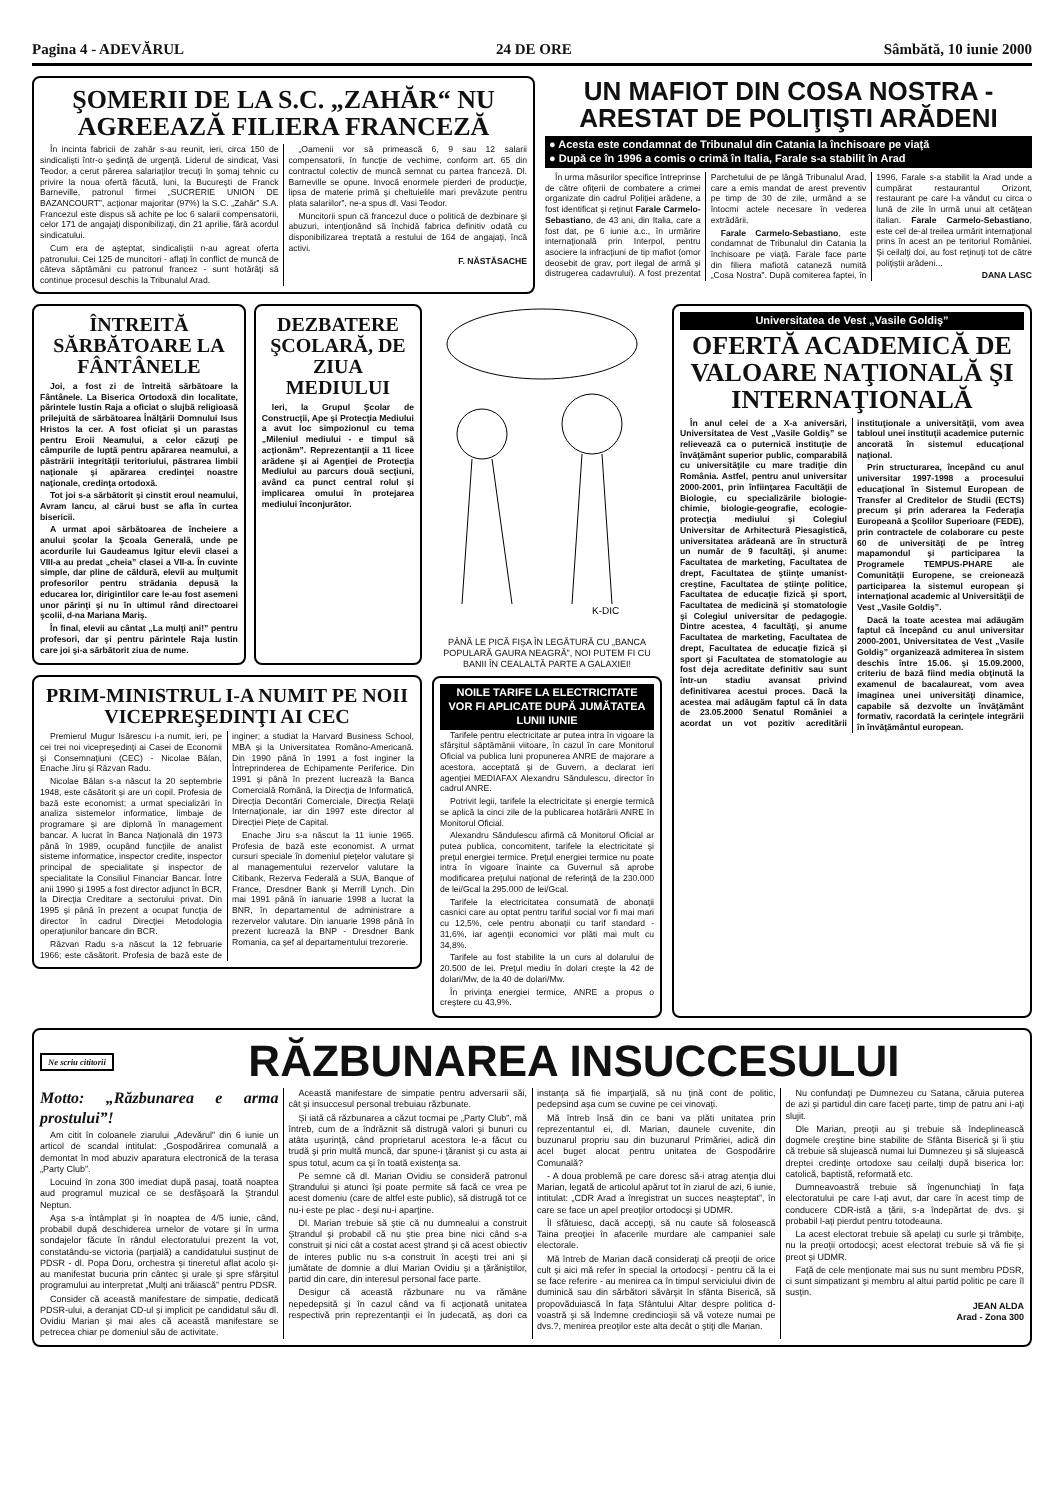Pagina 4 - ADEVĂRUL 24 DE ORE Sâmbătă, 10 iunie 2000
ŞOMERII DE LA S.C. „ZAHĂR“ NU AGREEAZĂ FILIERA FRANCEZĂ
În incinta fabricii de zahăr s-au reunit, ieri, circa 150 de sindicalişti într-o şedinţă de urgenţă. Liderul de sindicat, Vasi Teodor, a cerut părerea salariaţilor trecuţi în şomaj tehnic cu privire la noua ofertă făcută, luni, la Bucureşti de Franck Barneville, patronul firmei „SUCRERIE UNION DE BAZANCOURT”, acţionar majoritar (97%) la S.C. „Zahăr” S.A. Francezul este dispus să achite pe loc 6 salarii compensatorii, celor 171 de angajaţi disponibilizaţi, din 21 aprilie, fără acordul sindicatului.
Cum era de aşteptat, sindicaliştii n-au agreat oferta patronului. Cei 125 de muncitori - aflaţi în conflict de muncă de câteva săptămâni cu patronul francez - sunt hotărâţi să continue procesul deschis la Tribunalul Arad.
„Oamenii vor să primească 6, 9 sau 12 salarii compensatorii, în funcţie de vechime, conform art. 65 din contractul colectiv de muncă semnat cu partea franceză. Dl. Barneville se opune. Invocă enormele pierderi de producţie, lipsa de materie primă şi cheltuielile mari prevăzute pentru plata salariilor”, ne-a spus dl. Vasi Teodor.
Muncitorii spun că francezul duce o politică de dezbinare şi abuzuri, intenţionând să închidă fabrica definitiv odată cu disponibilizarea treptată a restului de 164 de angajaţi, încă activi.
F. NĂSTĂSACHE
UN MAFIOT DIN COSA NOSTRA - ARESTAT DE POLIŢIŞTI ARĂDENI
● Acesta este condamnat de Tribunalul din Catania la închisoare pe viaţă
● După ce în 1996 a comis o crimă în Italia, Farale s-a stabilit în Arad
În urma măsurilor specifice întreprinse de către ofiţerii de combatere a crimei organizate din cadrul Poliţiei arădene, a fost identificat şi reţinut Farale Carmelo-Sebastiano, de 43 ani, din Italia, care a fost dat, pe 6 iunie a.c., în urmărire internaţională prin Interpol, pentru asociere la infracţiuni de tip mafiot (omor deosebit de grav, port ilegal de armă şi distrugerea cadavrului). A fost prezentat Parchetului de pe lângă Tribunalul Arad, care a emis mandat de arest preventiv pe timp de 30 de zile, urmând a se întocmi actele necesare în vederea extrădării.
Farale Carmelo-Sebastiano, este condamnat de Tribunalul din Catania la închisoare pe viaţă. Farale face parte din filiera mafiotă cataneză numită „Cosa Nostra”. După comiterea faptei, în 1996, Farale s-a stabilit la Arad unde a cumpărat restaurantul Orizont, restaurant pe care l-a vândut cu circa o lună de zile în urmă unui alt cetăţean italian. Farale Carmelo-Sebastiano, este cel de-al treilea urmărit internaţional prins în acest an pe teritoriul României. Şi ceilalţi doi, au fost reţinuţi tot de către poliţiştii arădeni...
DANA LASC
ÎNTREITĂ SĂRBĂTOARE LA FÂNTÂNELE
Joi, a fost zi de întreită sărbătoare la Fântânele. La Biserica Ortodoxă din localitate, părintele Iustin Raja a oficiat o slujbă religioasă prilejuită de sărbătoarea Înălţării Domnului Isus Hristos la cer. A fost oficiat şi un parastas pentru Eroii Neamului, a celor căzuţi pe câmpurile de luptă pentru apărarea neamului, a păstrării integrităţii teritoriului, păstrarea limbii naţionale şi apărarea credinţei noastre naţionale, credinţa ortodoxă.
Tot joi s-a sărbătorit şi cinstit eroul neamului, Avram Iancu, al cărui bust se afla în curtea bisericii.
A urmat apoi sărbătoarea de încheiere a anului şcolar la Şcoala Generală, unde pe acordurile lui Gaudeamus Igitur elevii clasei a VIII-a au predat „cheia” clasei a VII-a. În cuvinte simple, dar pline de căldură, elevii au mulţumit profesorilor pentru strădania depusă la educarea lor, dirigintilor care le-au fost asemeni unor părinţi şi nu în ultimul rând directoarei şcolii, d-na Mariana Mariş.
În final, elevii au cântat „La mulţi ani!” pentru profesori, dar şi pentru părintele Raja Iustin care joi şi-a sărbătorit ziua de nume.
DEZBATERE ŞCOLARĂ, DE ZIUA MEDIULUI
Ieri, la Grupul Şcolar de Construcţii, Ape şi Protecţia Mediului a avut loc simpozionul cu tema „Mileniul mediului - e timpul să acţionăm”. Reprezentanţii a 11 licee arădene şi ai Agenţiei de Protecţia Mediului au parcurs două secţiuni, având ca punct central rolul şi implicarea omului în protejarea mediului înconjurător.
PRIM-MINISTRUL I-A NUMIT PE NOII VICEPREŞEDINŢI AI CEC
Premierul Mugur Isărescu i-a numit, ieri, pe cei trei noi vicepreşedinţi ai Casei de Economii şi Consemnaţiuni (CEC) - Nicolae Bălan, Enache Jiru şi Răzvan Radu.
Nicolae Bălan s-a născut la 20 septembrie 1948, este căsătorit şi are un copil. Profesia de bază este economist; a urmat specializări în analiza sistemelor informatice, limbaje de programare şi are diplomă în management bancar. A lucrat în Banca Naţională din 1973 până în 1989, ocupând funcţiile de analist sisteme informatice, inspector credite, inspector principal de specialitate şi inspector de specialitate la Consiliul Financiar Bancar. Între anii 1990 şi 1995 a fost director adjunct în BCR, la Direcţia Creditare a sectorului privat. Din 1995 şi până în prezent a ocupat funcţia de director în cadrul Direcţiei Metodologia operaţiunilor bancare din BCR.
Răzvan Radu s-a născut la 12 februarie 1966; este căsătorit. Profesia de bază este de inginer; a studiat la Harvard Business School, MBA şi la Universitatea Româno-Americană. Din 1990 până în 1991 a fost inginer la Întreprinderea de Echipamente Periferice. Din 1991 şi până în prezent lucrează la Banca Comercială Română, la Direcţia de Informatică, Direcţia Decontări Comerciale, Direcţia Relaţii Internaţionale, iar din 1997 este director al Direcţiei Pieţe de Capital.
Enache Jiru s-a născut la 11 iunie 1965. Profesia de bază este economist. A urmat cursuri speciale în domeniul pieţelor valutare şi al managementului rezervelor valutare la Citibank, Rezerva Federală a SUA, Banque of France, Dresdner Bank şi Merrill Lynch. Din mai 1991 până în ianuarie 1998 a lucrat la BNR, în departamentul de administrare a rezervelor valutare. Din ianuarie 1998 până în prezent lucrează la BNP - Dresdner Bank Romania, ca şef al departamentului trezorerie.
K-DIC
PÂNĂ LE PICĂ FIŞA ÎN LEGĂTURĂ CU „BANCA POPULARĂ GAURA NEAGRĂ”, NOI PUTEM FI CU BANII ÎN CEALALTĂ PARTE A GALAXIEI!
NOILE TARIFE LA ELECTRICITATE VOR FI APLICATE DUPĂ JUMĂTATEA LUNII IUNIE
Tarifele pentru electricitate ar putea intra în vigoare la sfârşitul săptămânii viitoare, în cazul în care Monitorul Oficial va publica luni propunerea ANRE de majorare a acestora, acceptată şi de Guvern, a declarat ieri agenţiei MEDIAFAX Alexandru Săndulescu, director în cadrul ANRE.
Potrivit legii, tarifele la electricitate şi energie termică se aplică la cinci zile de la publicarea hotărârii ANRE în Monitorul Oficial.
Alexandru Săndulescu afirmă că Monitorul Oficial ar putea publica, concomitent, tarifele la electricitate şi preţul energiei termice. Preţul energiei termice nu poate intra în vigoare înainte ca Guvernul să aprobe modificarea preţului naţional de referinţă de la 230.000 de lei/Gcal la 295.000 de lei/Gcal.
Tarifele la electricitatea consumată de abonaţii casnici care au optat pentru tariful social vor fi mai mari cu 12,5%, cele pentru abonaţii cu tarif standard - 31,6%, iar agenţii economici vor plăti mai mult cu 34,8%.
Tarifele au fost stabilite la un curs al dolarului de 20.500 de lei. Preţul mediu în dolari creşte la 42 de dolari/Mw, de la 40 de dolari/Mw.
În privinţa energiei termice, ANRE a propus o creştere cu 43,9%.
Universitatea de Vest „Vasile Goldiş”
OFERTĂ ACADEMICĂ DE VALOARE NAŢIONALĂ ŞI INTERNAŢIONALĂ
În anul celei de a X-a aniversări, Universitatea de Vest „Vasile Goldiş” se relievează ca o puternică instituţie de învăţământ superior public, comparabilă cu universităţile cu mare tradiţie din România. Astfel, pentru anul universitar 2000-2001, prin înfiinţarea Facultăţii de Biologie, cu specializările biologie-chimie, biologie-geografie, ecologie-protecţia mediului şi Colegiul Universitar de Arhitectură Piesagistică, universitatea arădeană are în structură un număr de 9 facultăţi, şi anume: Facultatea de marketing, Facultatea de drept, Facultatea de ştiinţe umanist-creştine, Facultatea de ştiinţe politice, Facultatea de educaţie fizică şi sport, Facultatea de medicină şi stomatologie şi Colegiul universitar de pedagogie. Dintre acestea, 4 facultăţi, şi anume Facultatea de marketing, Facultatea de drept, Facultatea de educaţie fizică şi sport şi Facultatea de stomatologie au fost deja acreditate definitiv sau sunt într-un stadiu avansat privind definitivarea acestui proces. Dacă la acestea mai adăugăm faptul că în data de 23.05.2000 Senatul României a acordat un vot pozitiv acreditării instituţionale a universităţii, vom avea tabloul unei instituţii academice puternic ancorată în sistemul educaţional naţional.
Prin structurarea, începând cu anul universitar 1997-1998 a procesului educaţional în Sistemul European de Transfer al Creditelor de Studii (ECTS) precum şi prin aderarea la Federaţia Europeană a Şcolilor Superioare (FEDE), prin contractele de colaborare cu peste 60 de universităţi de pe întreg mapamondul şi participarea la Programele TEMPUS-PHARE ale Comunităţii Europene, se creionează participarea la sistemul european şi internaţional academic al Universităţii de Vest „Vasile Goldiş”.
Dacă la toate acestea mai adăugăm faptul că începând cu anul universitar 2000-2001, Universitatea de Vest „Vasile Goldiş” organizează admiterea în sistem deschis între 15.06. şi 15.09.2000, criteriu de bază fiind media obţinută la examenul de bacalaureat, vom avea imaginea unei universităţi dinamice, capabile să dezvolte un învăţământ formativ, racordată la cerinţele integrării în învăţământul european.
Ne scriu cititorii
RĂZBUNAREA INSUCCESULUI
Motto: „Răzbunarea e arma prostului”!
Am citit în coloanele ziarului „Adevărul” din 6 iunie un articol de scandal intitulat: „Gospodărirea comunală a demontat în mod abuziv aparatura electronică de la terasa „Party Club”.
Locuind în zona 300 imediat după pasaj, toată noaptea aud programul muzical ce se desfăşoară la Ştrandul Neptun.
Aşa s-a întâmplat şi în noaptea de 4/5 iunie, când, probabil după deschiderea urnelor de votare şi în urma sondajelor făcute în rândul electoratului prezent la vot, constatându-se victoria (parţială) a candidatului susţinut de PDSR - dl. Popa Doru, orchestra şi tineretul aflat acolo şi-au manifestat bucuria prin cântec şi urale şi spre sfârşitul programului au interpretat „Mulţi ani trăiască” pentru PDSR.
Consider că această manifestare de simpatie, dedicată PDSR-ului, a deranjat CD-ul şi implicit pe candidatul său dl. Ovidiu Marian şi mai ales că această manifestare se petrecea chiar pe domeniul său de activitate.
Această manifestare de simpatie pentru adversarii săi, cât şi insuccesul personal trebuiau răzbunate.
Şi iată că răzbunarea a căzut tocmai pe „Party Club”, mă întreb, cum de a îndrăznit să distrugă valori şi bunuri cu atâta uşurinţă, când proprietarul acestora le-a făcut cu trudă şi prin multă muncă, dar spune-i ţăranist şi cu asta ai spus totul, acum ca şi în toată existenţa sa.
Pe semne că dl. Marian Ovidiu se consideră patronul Ştrandului şi atunci îşi poate permite să facă ce vrea pe acest domeniu (care de altfel este public), să distrugă tot ce nu-i este pe plac - deşi nu-i aparţine.
Dl. Marian trebuie să ştie că nu dumnealui a construit Ştrandul şi probabil că nu ştie prea bine nici când s-a construit şi nici cât a costat acest ştrand şi că acest obiectiv de interes public nu s-a construit în aceşti trei ani şi jumătate de domnie a dlui Marian Ovidiu şi a ţărăniştilor, partid din care, din interesul personal face parte.
Desigur că această răzbunare nu va rămâne nepedepsită şi în cazul când va fi acţionată unitatea respectivă prin reprezentanţii ei în judecată, aş dori ca instanţa să fie imparţială, să nu ţină cont de politic, pedepsind aşa cum se cuvine pe cei vinovaţi.
Mă întreb însă din ce bani va plăti unitatea prin reprezentantul ei, dl. Marian, daunele cuvenite, din buzunarul propriu sau din buzunarul Primăriei, adică din acel buget alocat pentru unitatea de Gospodărire Comunală?
- A doua problemă pe care doresc să-i atrag atenţia dlui Marian, legată de articolul apărut tot în ziarul de azi, 6 iunie, intitulat: „CDR Arad a înregistrat un succes neaşteptat”, în care se face un apel preoţilor ortodocşi şi UDMR.
Îl sfătuiesc, dacă accepţi, să nu caute să folosească Taina preoţiei în afacerile murdare ale campaniei sale electorale.
Mă întreb de Marian dacă consideraţi că preoţii de orice cult şi aici mă refer în special la ortodocşi - pentru că la ei se face referire - au menirea ca în timpul serviciului divin de duminică sau din sărbători săvârşit în sfânta Biserică, să propovăduiască în faţa Sfântului Altar despre politica d-voastră şi să îndemne credincioşii să vă voteze numai pe dvs.?, menirea preoţilor este alta decât o ştiţi dle Marian.
Nu confundaţi pe Dumnezeu cu Satana, căruia puterea de azi şi partidul din care faceţi parte, timp de patru ani i-aţi slujit.
Dle Marian, preoţii au şi trebuie să îndeplinească dogmele creştine bine stabilite de Sfânta Biserică şi îi ştiu că trebuie să slujească numai lui Dumnezeu şi să slujească dreptei credinţe ortodoxe sau ceilalţi după biserica lor: catolică, baptistă, reformată etc.
Dumneavoastră trebuie să îngenunchiaţi în faţa electoratului pe care l-aţi avut, dar care în acest timp de conducere CDR-istă a ţării, s-a îndepărtat de dvs. şi probabil l-aţi pierdut pentru totodeauna.
La acest electorat trebuie să apelaţi cu surle şi trâmbiţe, nu la preoţii ortodocşi; acest electorat trebuie să vă fie şi preot şi UDMR.
Faţă de cele menţionate mai sus nu sunt membru PDSR, ci sunt simpatizant şi membru al altui partid politic pe care îl susţin.
JEAN ALDA
Arad - Zona 300